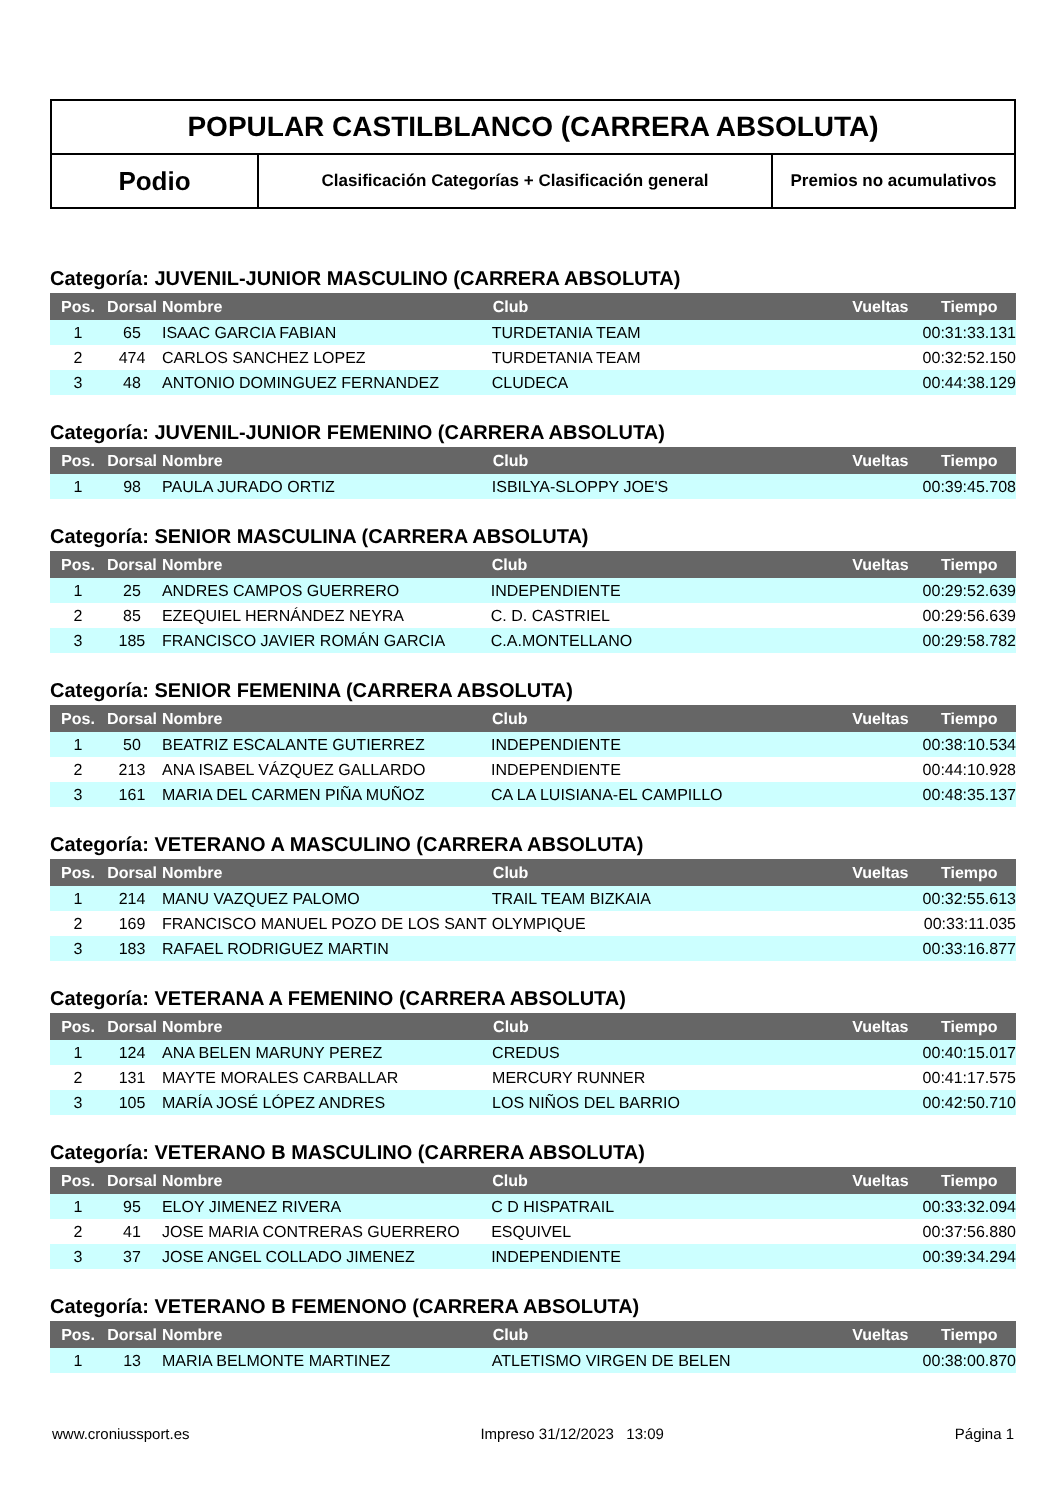POPULAR CASTILBLANCO (CARRERA ABSOLUTA)
Podio
Clasificación Categorías + Clasificación general Premios no acumulativos
Categoría: JUVENIL-JUNIOR MASCULINO (CARRERA ABSOLUTA)
| Pos. | Dorsal | Nombre | Club | Vueltas | Tiempo |
| --- | --- | --- | --- | --- | --- |
| 1 | 65 | ISAAC GARCIA FABIAN | TURDETANIA TEAM | | 00:31:33.131 |
| 2 | 474 | CARLOS SANCHEZ LOPEZ | TURDETANIA TEAM | | 00:32:52.150 |
| 3 | 48 | ANTONIO DOMINGUEZ FERNANDEZ | CLUDECA | | 00:44:38.129 |
Categoría: JUVENIL-JUNIOR FEMENINO (CARRERA ABSOLUTA)
| Pos. | Dorsal | Nombre | Club | Vueltas | Tiempo |
| --- | --- | --- | --- | --- | --- |
| 1 | 98 | PAULA JURADO ORTIZ | ISBILYA-SLOPPY JOE'S | | 00:39:45.708 |
Categoría: SENIOR MASCULINA (CARRERA ABSOLUTA)
| Pos. | Dorsal | Nombre | Club | Vueltas | Tiempo |
| --- | --- | --- | --- | --- | --- |
| 1 | 25 | ANDRES CAMPOS GUERRERO | INDEPENDIENTE | | 00:29:52.639 |
| 2 | 85 | EZEQUIEL HERNÁNDEZ NEYRA | C. D. CASTRIEL | | 00:29:56.639 |
| 3 | 185 | FRANCISCO JAVIER ROMÁN GARCIA | C.A.MONTELLANO | | 00:29:58.782 |
Categoría: SENIOR FEMENINA (CARRERA ABSOLUTA)
| Pos. | Dorsal | Nombre | Club | Vueltas | Tiempo |
| --- | --- | --- | --- | --- | --- |
| 1 | 50 | BEATRIZ ESCALANTE GUTIERREZ | INDEPENDIENTE | | 00:38:10.534 |
| 2 | 213 | ANA ISABEL VÁZQUEZ GALLARDO | INDEPENDIENTE | | 00:44:10.928 |
| 3 | 161 | MARIA DEL CARMEN PIÑA MUÑOZ | CA LA LUISIANA-EL CAMPILLO | | 00:48:35.137 |
Categoría: VETERANO A MASCULINO (CARRERA ABSOLUTA)
| Pos. | Dorsal | Nombre | Club | Vueltas | Tiempo |
| --- | --- | --- | --- | --- | --- |
| 1 | 214 | MANU VAZQUEZ PALOMO | TRAIL TEAM BIZKAIA | | 00:32:55.613 |
| 2 | 169 | FRANCISCO MANUEL POZO DE LOS SANT | OLYMPIQUE | | 00:33:11.035 |
| 3 | 183 | RAFAEL RODRIGUEZ MARTIN | | | 00:33:16.877 |
Categoría: VETERANA A FEMENINO (CARRERA ABSOLUTA)
| Pos. | Dorsal | Nombre | Club | Vueltas | Tiempo |
| --- | --- | --- | --- | --- | --- |
| 1 | 124 | ANA BELEN MARUNY PEREZ | CREDUS | | 00:40:15.017 |
| 2 | 131 | MAYTE MORALES CARBALLAR | MERCURY RUNNER | | 00:41:17.575 |
| 3 | 105 | MARÍA JOSÉ LÓPEZ ANDRES | LOS NIÑOS DEL BARRIO | | 00:42:50.710 |
Categoría: VETERANO B MASCULINO (CARRERA ABSOLUTA)
| Pos. | Dorsal | Nombre | Club | Vueltas | Tiempo |
| --- | --- | --- | --- | --- | --- |
| 1 | 95 | ELOY JIMENEZ RIVERA | C D HISPATRAIL | | 00:33:32.094 |
| 2 | 41 | JOSE MARIA CONTRERAS GUERRERO | ESQUIVEL | | 00:37:56.880 |
| 3 | 37 | JOSE ANGEL COLLADO JIMENEZ | INDEPENDIENTE | | 00:39:34.294 |
Categoría: VETERANO B FEMENONO (CARRERA ABSOLUTA)
| Pos. | Dorsal | Nombre | Club | Vueltas | Tiempo |
| --- | --- | --- | --- | --- | --- |
| 1 | 13 | MARIA BELMONTE MARTINEZ | ATLETISMO VIRGEN DE BELEN | | 00:38:00.870 |
www.croniussport.es Impreso 31/12/2023 13:09 Página 1